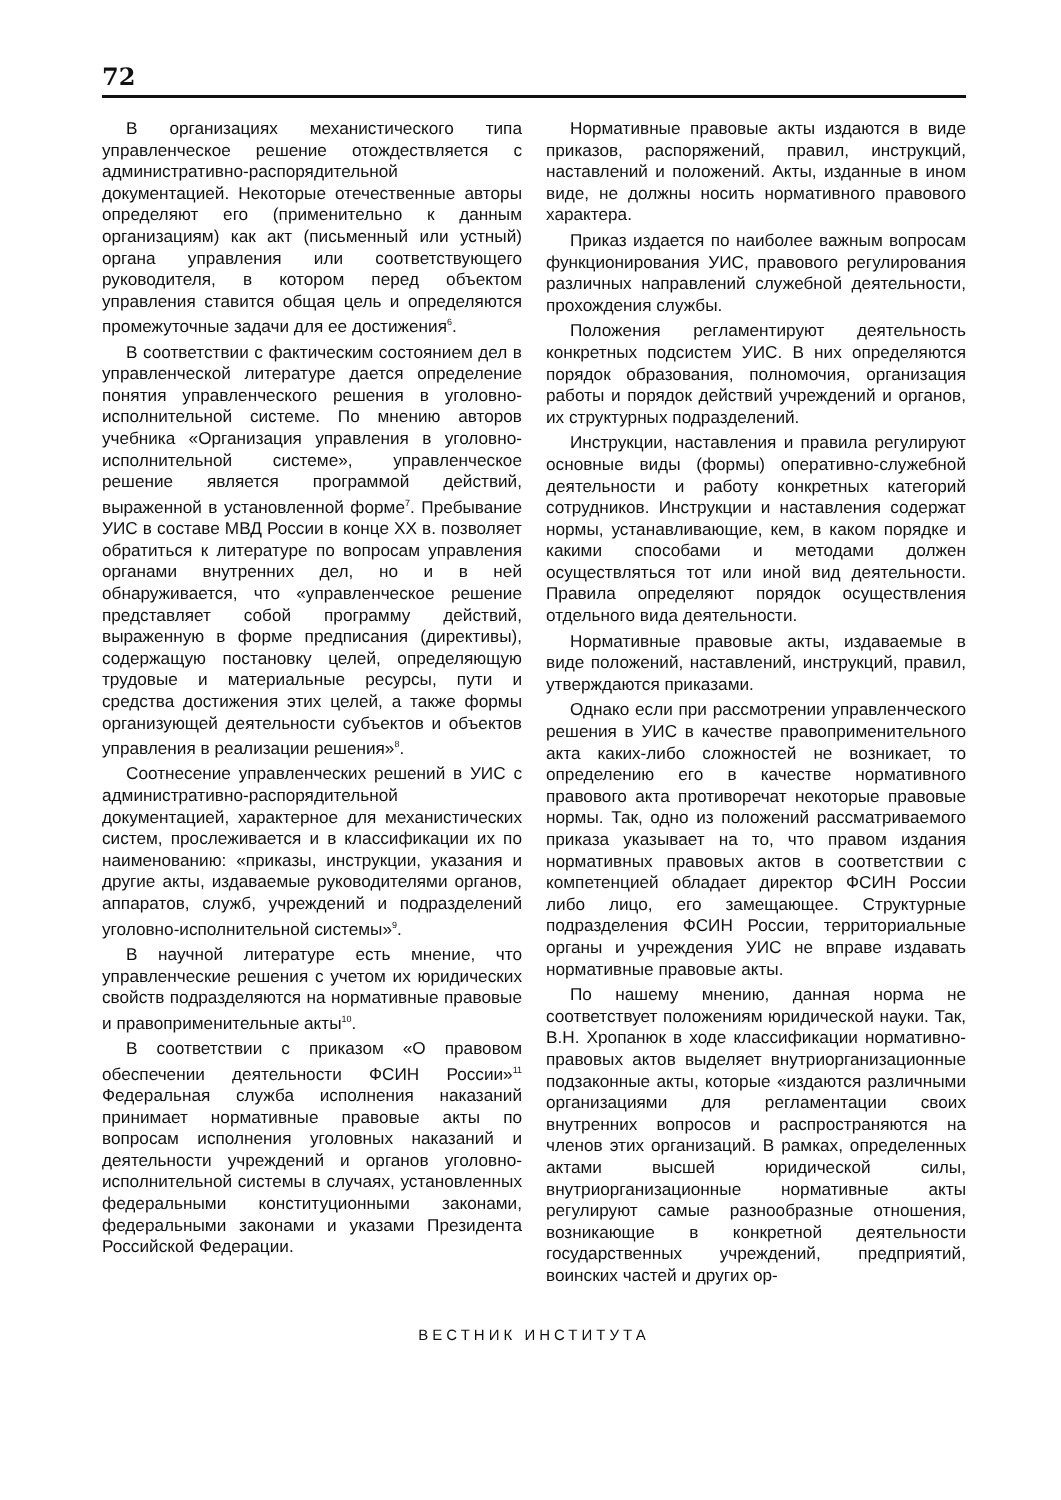72
В организациях механистического типа управленческое решение отождествляется с административно-распорядительной документацией. Некоторые отечественные авторы определяют его (применительно к данным организациям) как акт (письменный или устный) органа управления или соответствующего руководителя, в котором перед объектом управления ставится общая цель и определяются промежуточные задачи для ее достижения<sup>6</sup>.
В соответствии с фактическим состоянием дел в управленческой литературе дается определение понятия управленческого решения в уголовно-исполнительной системе. По мнению авторов учебника «Организация управления в уголовно-исполнительной системе», управленческое решение является программой действий, выраженной в установленной форме<sup>7</sup>. Пребывание УИС в составе МВД России в конце XX в. позволяет обратиться к литературе по вопросам управления органами внутренних дел, но и в ней обнаруживается, что «управленческое решение представляет собой программу действий, выраженную в форме предписания (директивы), содержащую постановку целей, определяющую трудовые и материальные ресурсы, пути и средства достижения этих целей, а также формы организующей деятельности субъектов и объектов управления в реализации решения»<sup>8</sup>.
Соотнесение управленческих решений в УИС с административно-распорядительной документацией, характерное для механистических систем, прослеживается и в классификации их по наименованию: «приказы, инструкции, указания и другие акты, издаваемые руководителями органов, аппаратов, служб, учреждений и подразделений уголовно-исполнительной системы»<sup>9</sup>.
В научной литературе есть мнение, что управленческие решения с учетом их юридических свойств подразделяются на нормативные правовые и правоприменительные акты<sup>10</sup>.
В соответствии с приказом «О правовом обеспечении деятельности ФСИН России»<sup>11</sup> Федеральная служба исполнения наказаний принимает нормативные правовые акты по вопросам исполнения уголовных наказаний и деятельности учреждений и органов уголовно-исполнительной системы в случаях, установленных федеральными конституционными законами, федеральными законами и указами Президента Российской Федерации.
Нормативные правовые акты издаются в виде приказов, распоряжений, правил, инструкций, наставлений и положений. Акты, изданные в ином виде, не должны носить нормативного правового характера.
Приказ издается по наиболее важным вопросам функционирования УИС, правового регулирования различных направлений служебной деятельности, прохождения службы.
Положения регламентируют деятельность конкретных подсистем УИС. В них определяются порядок образования, полномочия, организация работы и порядок действий учреждений и органов, их структурных подразделений.
Инструкции, наставления и правила регулируют основные виды (формы) оперативно-служебной деятельности и работу конкретных категорий сотрудников. Инструкции и наставления содержат нормы, устанавливающие, кем, в каком порядке и какими способами и методами должен осуществляться тот или иной вид деятельности. Правила определяют порядок осуществления отдельного вида деятельности.
Нормативные правовые акты, издаваемые в виде положений, наставлений, инструкций, правил, утверждаются приказами.
Однако если при рассмотрении управленческого решения в УИС в качестве правоприменительного акта каких-либо сложностей не возникает, то определению его в качестве нормативного правового акта противоречат некоторые правовые нормы. Так, одно из положений рассматриваемого приказа указывает на то, что правом издания нормативных правовых актов в соответствии с компетенцией обладает директор ФСИН России либо лицо, его замещающее. Структурные подразделения ФСИН России, территориальные органы и учреждения УИС не вправе издавать нормативные правовые акты.
По нашему мнению, данная норма не соответствует положениям юридической науки. Так, В.Н. Хропанюк в ходе классификации нормативно-правовых актов выделяет внутриорганизационные подзаконные акты, которые «издаются различными организациями для регламентации своих внутренних вопросов и распространяются на членов этих организаций. В рамках, определенных актами высшей юридической силы, внутриорганизационные нормативные акты регулируют самые разнообразные отношения, возникающие в конкретной деятельности государственных учреждений, предприятий, воинских частей и других ор-
ВЕСТНИК ИНСТИТУТА